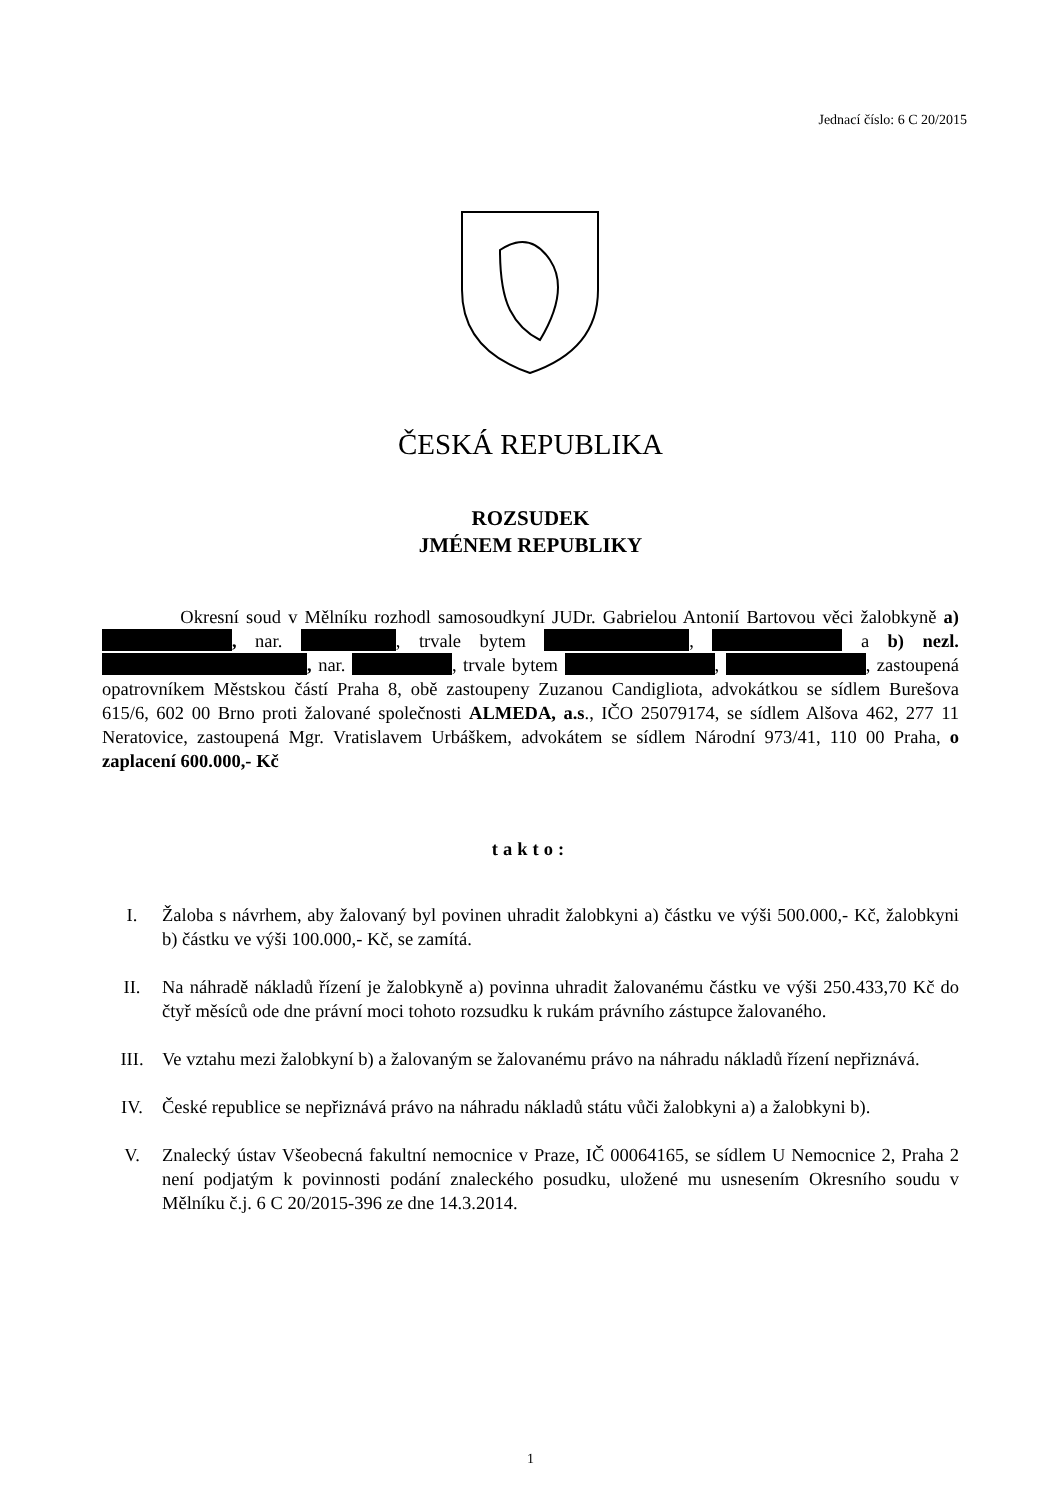Jednací číslo: 6 C 20/2015
ČESKÁ REPUBLIKA
ROZSUDEK
JMÉNEM REPUBLIKY
Okresní soud v Mělníku rozhodl samosoudkyní JUDr. Gabrielou Antonií Bartovou věci žalobkyně a) , nar. , trvale bytem , a b) nezl. , nar. , trvale bytem , , zastoupená opatrovníkem Městskou částí Praha 8, obě zastoupeny Zuzanou Candigliota, advokátkou se sídlem Burešova 615/6, 602 00 Brno proti žalované společnosti ALMEDA, a.s., IČO 25079174, se sídlem Alšova 462, 277 11 Neratovice, zastoupená Mgr. Vratislavem Urbáškem, advokátem se sídlem Národní 973/41, 110 00 Praha, o zaplacení 600.000,- Kč
takto:
I. Žaloba s návrhem, aby žalovaný byl povinen uhradit žalobkyni a) částku ve výši 500.000,- Kč, žalobkyni b) částku ve výši 100.000,- Kč, se zamítá.
II. Na náhradě nákladů řízení je žalobkyně a) povinna uhradit žalovanému částku ve výši 250.433,70 Kč do čtyř měsíců ode dne právní moci tohoto rozsudku k rukám právního zástupce žalovaného.
III. Ve vztahu mezi žalobkyní b) a žalovaným se žalovanému právo na náhradu nákladů řízení nepřiznává.
IV. České republice se nepřiznává právo na náhradu nákladů státu vůči žalobkyni a) a žalobkyni b).
V. Znalecký ústav Všeobecná fakultní nemocnice v Praze, IČ 00064165, se sídlem U Nemocnice 2, Praha 2 není podjatým k povinnosti podání znaleckého posudku, uložené mu usnesením Okresního soudu v Mělníku č.j. 6 C 20/2015-396 ze dne 14.3.2014.
1